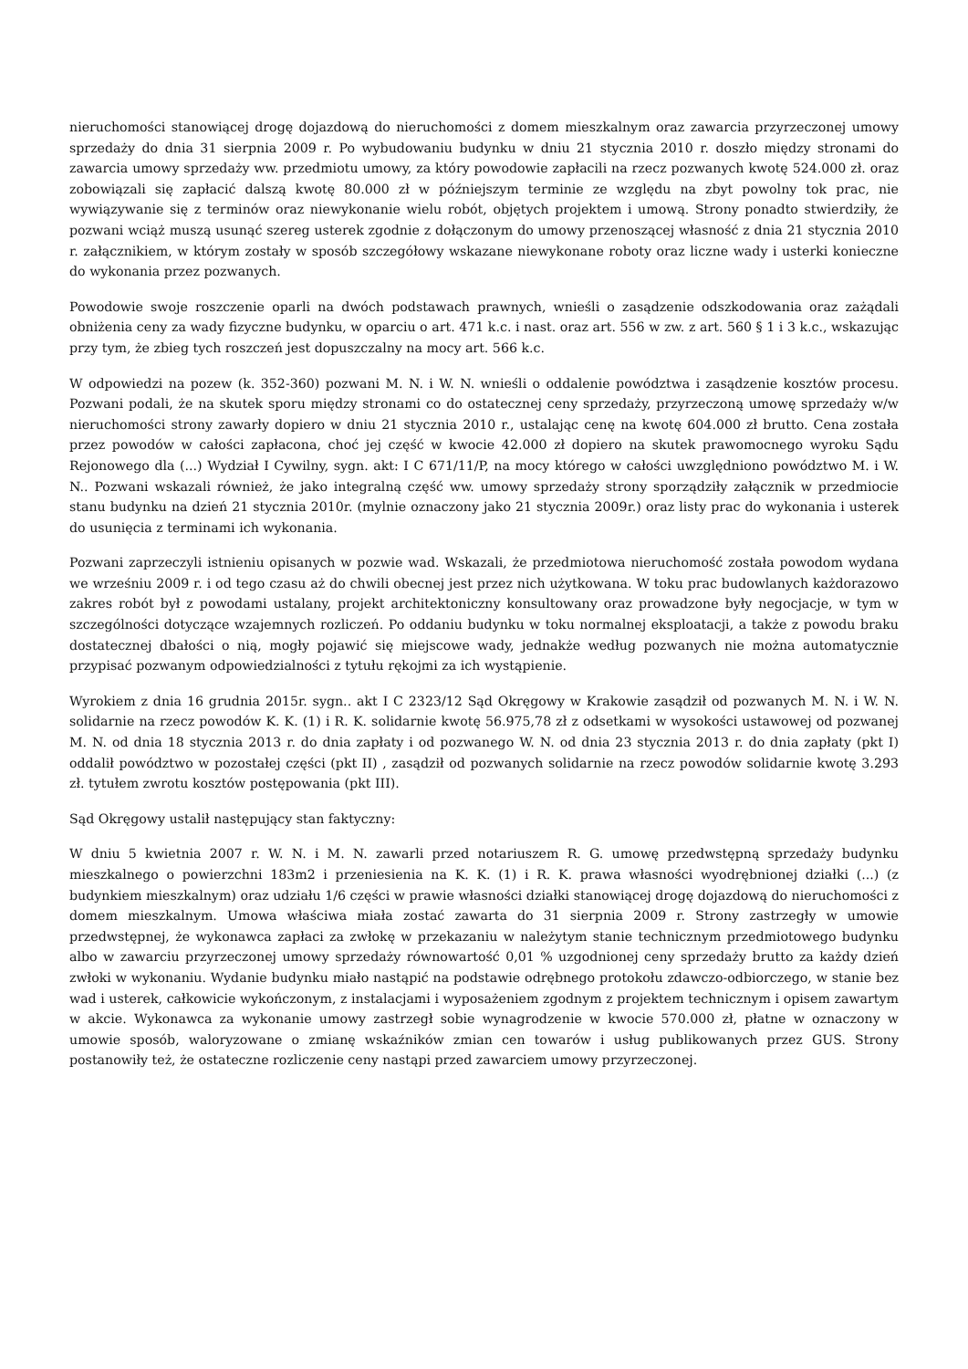nieruchomości stanowiącej drogę dojazdową do nieruchomości z domem mieszkalnym oraz zawarcia przyrzeczonej umowy sprzedaży do dnia 31 sierpnia 2009 r. Po wybudowaniu budynku w dniu 21 stycznia 2010 r. doszło między stronami do zawarcia umowy sprzedaży ww. przedmiotu umowy, za który powodowie zapłacili na rzecz pozwanych kwotę 524.000 zł. oraz zobowiązali się zapłacić dalszą kwotę 80.000 zł w późniejszym terminie ze względu na zbyt powolny tok prac, nie wywiązywanie się z terminów oraz niewykonanie wielu robót, objętych projektem i umową. Strony ponadto stwierdziły, że pozwani wciąż muszą usunąć szereg usterek zgodnie z dołączonym do umowy przenoszącej własność z dnia 21 stycznia 2010 r. załącznikiem, w którym zostały w sposób szczegółowy wskazane niewykonane roboty oraz liczne wady i usterki konieczne do wykonania przez pozwanych.
Powodowie swoje roszczenie oparli na dwóch podstawach prawnych, wnieśli o zasądzenie odszkodowania oraz zażądali obniżenia ceny za wady fizyczne budynku, w oparciu o art. 471 k.c. i nast. oraz art. 556 w zw. z art. 560 § 1 i 3 k.c., wskazując przy tym, że zbieg tych roszczeń jest dopuszczalny na mocy art. 566 k.c.
W odpowiedzi na pozew (k. 352-360) pozwani M. N. i W. N. wnieśli o oddalenie powództwa i zasądzenie kosztów procesu. Pozwani podali, że na skutek sporu między stronami co do ostatecznej ceny sprzedaży, przyrzeczoną umowę sprzedaży w/w nieruchomości strony zawarły dopiero w dniu 21 stycznia 2010 r., ustalając cenę na kwotę 604.000 zł brutto. Cena została przez powodów w całości zapłacona, choć jej część w kwocie 42.000 zł dopiero na skutek prawomocnego wyroku Sądu Rejonowego dla (...) Wydział I Cywilny, sygn. akt: I C 671/11/P, na mocy którego w całości uwzględniono powództwo M. i W. N.. Pozwani wskazali również, że jako integralną część ww. umowy sprzedaży strony sporządziły załącznik w przedmiocie stanu budynku na dzień 21 stycznia 2010r. (mylnie oznaczony jako 21 stycznia 2009r.) oraz listy prac do wykonania i usterek do usunięcia z terminami ich wykonania.
Pozwani zaprzeczyli istnieniu opisanych w pozwie wad. Wskazali, że przedmiotowa nieruchomość została powodom wydana we wrześniu 2009 r. i od tego czasu aż do chwili obecnej jest przez nich użytkowana. W toku prac budowlanych każdorazowo zakres robót był z powodami ustalany, projekt architektoniczny konsultowany oraz prowadzone były negocjacje, w tym w szczególności dotyczące wzajemnych rozliczeń. Po oddaniu budynku w toku normalnej eksploatacji, a także z powodu braku dostatecznej dbałości o nią, mogły pojawić się miejscowe wady, jednakże według pozwanych nie można automatycznie przypisać pozwanym odpowiedzialności z tytułu rękojmi za ich wystąpienie.
Wyrokiem z dnia 16 grudnia 2015r. sygn.. akt I C 2323/12 Sąd Okręgowy w Krakowie zasądził od pozwanych M. N. i W. N. solidarnie na rzecz powodów K. K. (1) i R. K. solidarnie kwotę 56.975,78 zł z odsetkami w wysokości ustawowej od pozwanej M. N. od dnia 18 stycznia 2013 r. do dnia zapłaty i od pozwanego W. N. od dnia 23 stycznia 2013 r. do dnia zapłaty (pkt I) oddalił powództwo w pozostałej części (pkt II) , zasądził od pozwanych solidarnie na rzecz powodów solidarnie kwotę 3.293 zł. tytułem zwrotu kosztów postępowania (pkt III).
Sąd Okręgowy ustalił następujący stan faktyczny:
W dniu 5 kwietnia 2007 r. W. N. i M. N. zawarli przed notariuszem R. G. umowę przedwstępną sprzedaży budynku mieszkalnego o powierzchni 183m2 i przeniesienia na K. K. (1) i R. K. prawa własności wyodrębnionej działki (...) (z budynkiem mieszkalnym) oraz udziału 1/6 części w prawie własności działki stanowiącej drogę dojazdową do nieruchomości z domem mieszkalnym. Umowa właściwa miała zostać zawarta do 31 sierpnia 2009 r. Strony zastrzegły w umowie przedwstępnej, że wykonawca zapłaci za zwłokę w przekazaniu w należytym stanie technicznym przedmiotowego budynku albo w zawarciu przyrzeczonej umowy sprzedaży równowartość 0,01 % uzgodnionej ceny sprzedaży brutto za każdy dzień zwłoki w wykonaniu. Wydanie budynku miało nastąpić na podstawie odrębnego protokołu zdawczo-odbiorczego, w stanie bez wad i usterek, całkowicie wykończonym, z instalacjami i wyposażeniem zgodnym z projektem technicznym i opisem zawartym w akcie. Wykonawca za wykonanie umowy zastrzegł sobie wynagrodzenie w kwocie 570.000 zł, płatne w oznaczony w umowie sposób, waloryzowane o zmianę wskaźników zmian cen towarów i usług publikowanych przez GUS. Strony postanowiły też, że ostateczne rozliczenie ceny nastąpi przed zawarciem umowy przyrzeczonej.